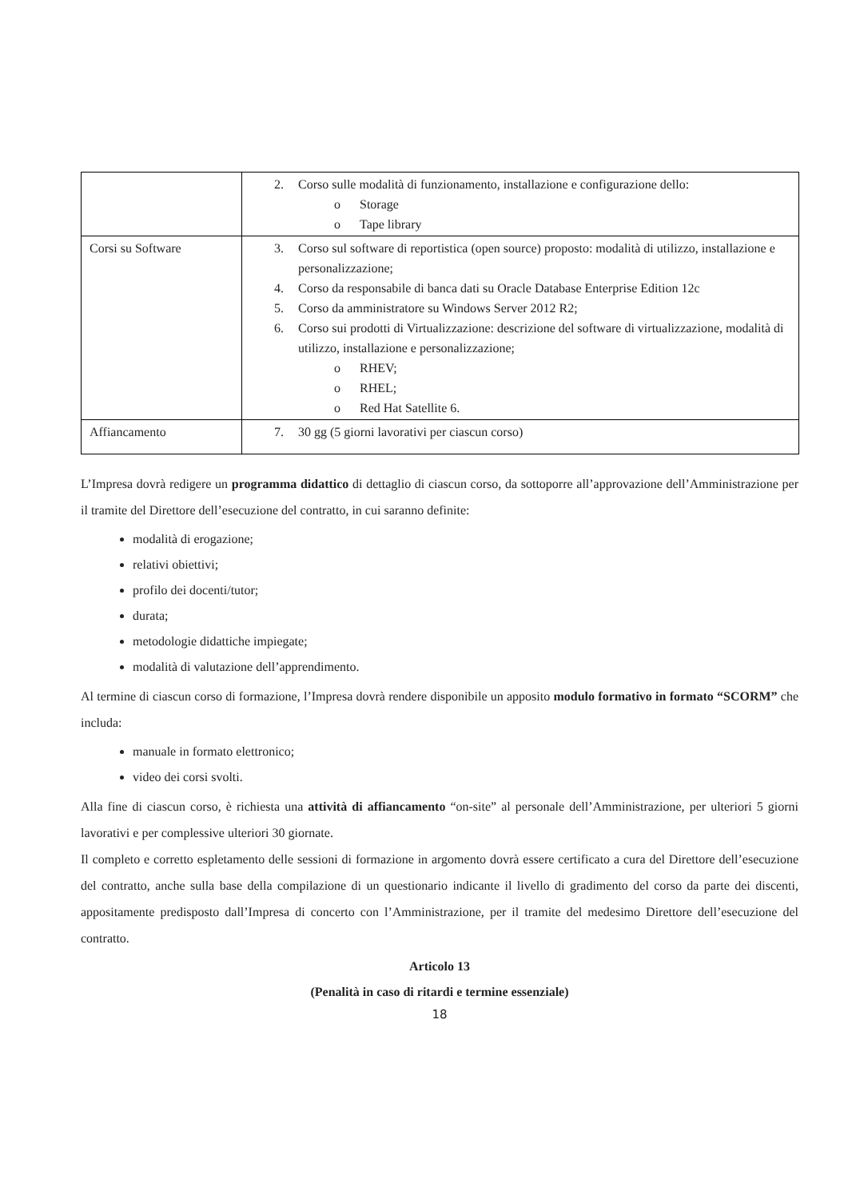| | 2. Corso sulle modalità di funzionamento, installazione e configurazione dello: o Storage o Tape library |
| Corsi su Software | 3. Corso sul software di reportistica (open source) proposto: modalità di utilizzo, installazione e personalizzazione; 4. Corso da responsabile di banca dati su Oracle Database Enterprise Edition 12c 5. Corso da amministratore su Windows Server 2012 R2; 6. Corso sui prodotti di Virtualizzazione: descrizione del software di virtualizzazione, modalità di utilizzo, installazione e personalizzazione; o RHEV; o RHEL; o Red Hat Satellite 6. |
| Affiancamento | 7. 30 gg (5 giorni lavorativi per ciascun corso) |
L’Impresa dovrà redigere un programma didattico di dettaglio di ciascun corso, da sottoporre all’approvazione dell’Amministrazione per il tramite del Direttore dell’esecuzione del contratto, in cui saranno definite:
modalità di erogazione;
relativi obiettivi;
profilo dei docenti/tutor;
durata;
metodologie didattiche impiegate;
modalità di valutazione dell’apprendimento.
Al termine di ciascun corso di formazione, l’Impresa dovrà rendere disponibile un apposito modulo formativo in formato “SCORM” che includa:
manuale in formato elettronico;
video dei corsi svolti.
Alla fine di ciascun corso, è richiesta una attività di affiancamento “on-site” al personale dell’Amministrazione, per ulteriori 5 giorni lavorativi e per complessive ulteriori 30 giornate.
Il completo e corretto espletamento delle sessioni di formazione in argomento dovrà essere certificato a cura del Direttore dell’esecuzione del contratto, anche sulla base della compilazione di un questionario indicante il livello di gradimento del corso da parte dei discenti, appositamente predisposto dall’Impresa di concerto con l’Amministrazione, per il tramite del medesimo Direttore dell’esecuzione del contratto.
Articolo 13
(Penalità in caso di ritardi e termine essenziale)
18